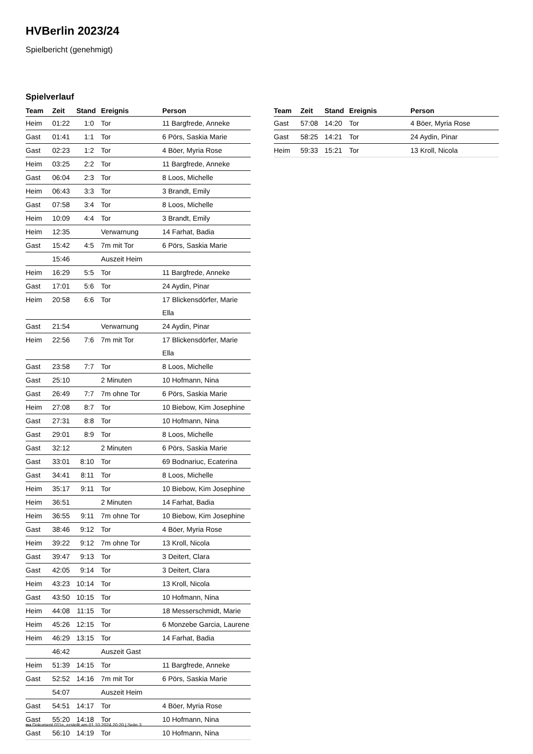HVBerlin 2023/24
Spielbericht (genehmigt)
Spielverlauf
| Team | Zeit | Stand | Ereignis | Person |
| --- | --- | --- | --- | --- |
| Heim | 01:22 | 1:0 | Tor | 11 Bargfrede, Anneke |
| Gast | 01:41 | 1:1 | Tor | 6 Pörs, Saskia Marie |
| Gast | 02:23 | 1:2 | Tor | 4 Böer, Myria Rose |
| Heim | 03:25 | 2:2 | Tor | 11 Bargfrede, Anneke |
| Gast | 06:04 | 2:3 | Tor | 8 Loos, Michelle |
| Heim | 06:43 | 3:3 | Tor | 3 Brandt, Emily |
| Gast | 07:58 | 3:4 | Tor | 8 Loos, Michelle |
| Heim | 10:09 | 4:4 | Tor | 3 Brandt, Emily |
| Heim | 12:35 | | Verwarnung | 14 Farhat, Badia |
| Gast | 15:42 | 4:5 | 7m mit Tor | 6 Pörs, Saskia Marie |
| | 15:46 | | Auszeit Heim | |
| Heim | 16:29 | 5:5 | Tor | 11 Bargfrede, Anneke |
| Gast | 17:01 | 5:6 | Tor | 24 Aydin, Pinar |
| Heim | 20:58 | 6:6 | Tor | 17 Blickensdörfer, Marie Ella |
| Gast | 21:54 | | Verwarnung | 24 Aydin, Pinar |
| Heim | 22:56 | 7:6 | 7m mit Tor | 17 Blickensdörfer, Marie Ella |
| Gast | 23:58 | 7:7 | Tor | 8 Loos, Michelle |
| Gast | 25:10 | | 2 Minuten | 10 Hofmann, Nina |
| Gast | 26:49 | 7:7 | 7m ohne Tor | 6 Pörs, Saskia Marie |
| Heim | 27:08 | 8:7 | Tor | 10 Biebow, Kim Josephine |
| Gast | 27:31 | 8:8 | Tor | 10 Hofmann, Nina |
| Gast | 29:01 | 8:9 | Tor | 8 Loos, Michelle |
| Gast | 32:12 | | 2 Minuten | 6 Pörs, Saskia Marie |
| Gast | 33:01 | 8:10 | Tor | 69 Bodnariuc, Ecaterina |
| Gast | 34:41 | 8:11 | Tor | 8 Loos, Michelle |
| Heim | 35:17 | 9:11 | Tor | 10 Biebow, Kim Josephine |
| Heim | 36:51 | | 2 Minuten | 14 Farhat, Badia |
| Heim | 36:55 | 9:11 | 7m ohne Tor | 10 Biebow, Kim Josephine |
| Gast | 38:46 | 9:12 | Tor | 4 Böer, Myria Rose |
| Heim | 39:22 | 9:12 | 7m ohne Tor | 13 Kroll, Nicola |
| Gast | 39:47 | 9:13 | Tor | 3 Deitert, Clara |
| Gast | 42:05 | 9:14 | Tor | 3 Deitert, Clara |
| Heim | 43:23 | 10:14 | Tor | 13 Kroll, Nicola |
| Gast | 43:50 | 10:15 | Tor | 10 Hofmann, Nina |
| Heim | 44:08 | 11:15 | Tor | 18 Messerschmidt, Marie |
| Heim | 45:26 | 12:15 | Tor | 6 Monzebe Garcia, Laurene |
| Heim | 46:29 | 13:15 | Tor | 14 Farhat, Badia |
| | 46:42 | | Auszeit Gast | |
| Heim | 51:39 | 14:15 | Tor | 11 Bargfrede, Anneke |
| Gast | 52:52 | 14:16 | 7m mit Tor | 6 Pörs, Saskia Marie |
| | 54:07 | | Auszeit Heim | |
| Gast | 54:51 | 14:17 | Tor | 4 Böer, Myria Rose |
| Gast | 55:20 | 14:18 | Tor | 10 Hofmann, Nina |
| Gast | 56:10 | 14:19 | Tor | 10 Hofmann, Nina |
| Team | Zeit | Stand | Ereignis | Person |
| --- | --- | --- | --- | --- |
| Gast | 57:08 | 14:20 | Tor | 4 Böer, Myria Rose |
| Gast | 58:25 | 14:21 | Tor | 24 Aydin, Pinar |
| Heim | 59:33 | 15:21 | Tor | 13 Kroll, Nicola |
nu.Dokument 011e, erstellt am 01.10.2024 20:20 | Seite 3